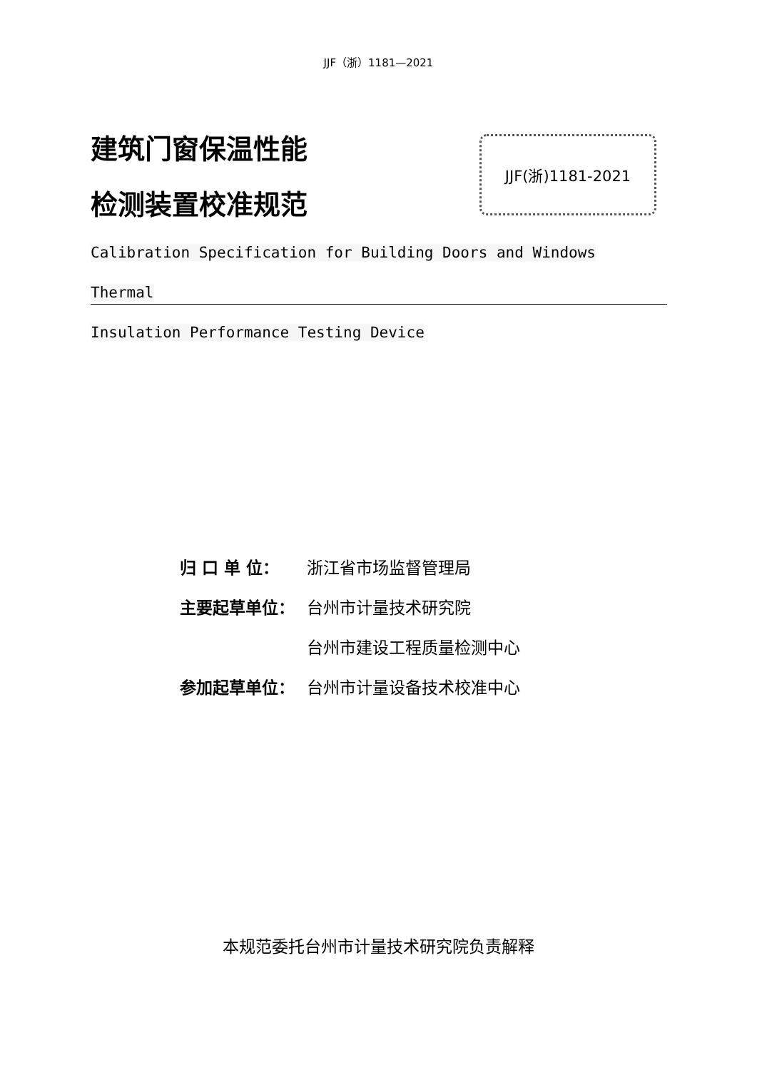JJF（浙）1181—2021
建筑门窗保温性能
检测装置校准规范
JJF(浙)1181-2021
Calibration Specification for Building Doors and Windows Thermal
Insulation Performance Testing Device
| 归 口 单 位： | 浙江省市场监督管理局 |
| 主要起草单位： | 台州市计量技术研究院 |
| | 台州市建设工程质量检测中心 |
| 参加起草单位： | 台州市计量设备技术校准中心 |
本规范委托台州市计量技术研究院负责解释